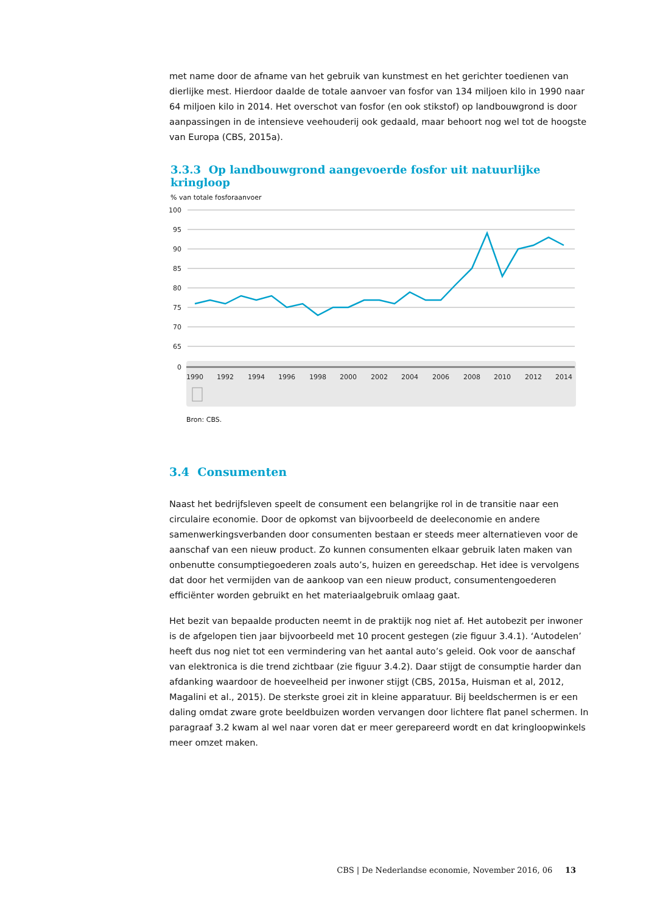met name door de afname van het gebruik van kunstmest en het gerichter toedienen van dierlijke mest. Hierdoor daalde de totale aanvoer van fosfor van 134 miljoen kilo in 1990 naar 64 miljoen kilo in 2014. Het overschot van fosfor (en ook stikstof) op landbouwgrond is door aanpassingen in de intensieve veehouderij ook gedaald, maar behoort nog wel tot de hoogste van Europa (CBS, 2015a).
3.3.3 Op landbouwgrond aangevoerde fosfor uit natuurlijke kringloop
% van totale fosforaanvoer
100
95
90
85
80
75
70
65
0
1990
1992
1994
1996
1998
2000
2002
2004
2006
2008
2010
2012
2014
Bron: CBS.
3.4 Consumenten
Naast het bedrijfsleven speelt de consument een belangrijke rol in de transitie naar een circulaire economie. Door de opkomst van bijvoorbeeld de deeleconomie en andere samenwerkingsverbanden door consumenten bestaan er steeds meer alternatieven voor de aanschaf van een nieuw product. Zo kunnen consumenten elkaar gebruik laten maken van onbenutte consumptiegoederen zoals auto’s, huizen en gereedschap. Het idee is vervolgens dat door het vermijden van de aankoop van een nieuw product, consumentengoederen efficiënter worden gebruikt en het materiaalgebruik omlaag gaat.
Het bezit van bepaalde producten neemt in de praktijk nog niet af. Het autobezit per inwoner is de afgelopen tien jaar bijvoorbeeld met 10 procent gestegen (zie figuur 3.4.1). ‘Autodelen’ heeft dus nog niet tot een vermindering van het aantal auto’s geleid. Ook voor de aanschaf van elektronica is die trend zichtbaar (zie figuur 3.4.2). Daar stijgt de consumptie harder dan afdanking waardoor de hoeveelheid per inwoner stijgt (CBS, 2015a, Huisman et al, 2012, Magalini et al., 2015). De sterkste groei zit in kleine apparatuur. Bij beeldschermen is er een daling omdat zware grote beeldbuizen worden vervangen door lichtere flat panel schermen. In paragraaf 3.2 kwam al wel naar voren dat er meer gerepareerd wordt en dat kringloopwinkels meer omzet maken.
CBS | De Nederlandse economie, November 2016, 06 13